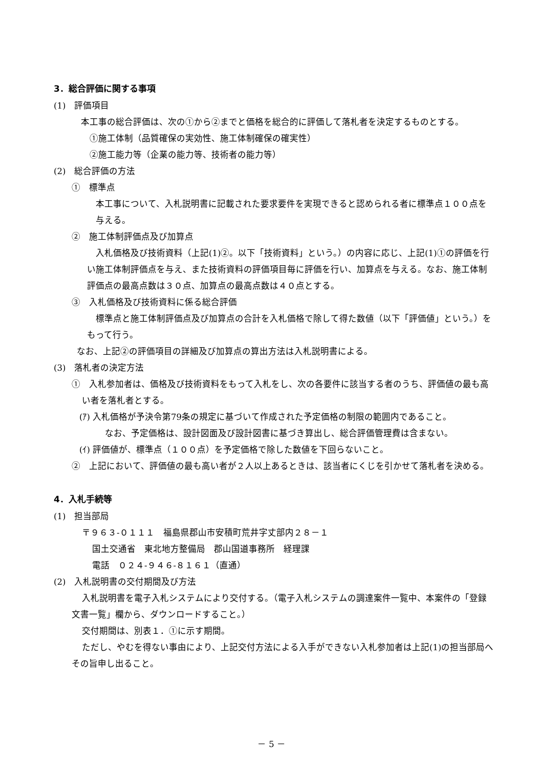3．総合評価に関する事項
(1)　評価項目
本工事の総合評価は、次の①から②までと価格を総合的に評価して落札者を決定するものとする。
①施工体制（品質確保の実効性、施工体制確保の確実性）
②施工能力等（企業の能力等、技術者の能力等）
(2)　総合評価の方法
①　標準点
本工事について、入札説明書に記載された要求要件を実現できると認められる者に標準点１００点を与える。
②　施工体制評価点及び加算点
入札価格及び技術資料（上記(1)②。以下「技術資料」という。）の内容に応じ、上記(1)①の評価を行い施工体制評価点を与え、また技術資料の評価項目毎に評価を行い、加算点を与える。なお、施工体制評価点の最高点数は３０点、加算点の最高点数は４０点とする。
③　入札価格及び技術資料に係る総合評価
標準点と施工体制評価点及び加算点の合計を入札価格で除して得た数値（以下「評価値」という。）をもって行う。
なお、上記②の評価項目の詳細及び加算点の算出方法は入札説明書による。
(3)　落札者の決定方法
①　入札参加者は、価格及び技術資料をもって入札をし、次の各要件に該当する者のうち、評価値の最も高い者を落札者とする。
(ｱ) 入札価格が予決令第79条の規定に基づいて作成された予定価格の制限の範囲内であること。
なお、予定価格は、設計図面及び設計図書に基づき算出し、総合評価管理費は含まない。
(ｲ) 評価値が、標準点（１００点）を予定価格で除した数値を下回らないこと。
②　上記において、評価値の最も高い者が２人以上あるときは、該当者にくじを引かせて落札者を決める。
4．入札手続等
(1)　担当部局
〒９６３-０１１１　福島県郡山市安積町荒井字丈部内２８－１
国土交通省　東北地方整備局　郡山国道事務所　経理課
電話　０２４-９４６-８１６１（直通）
(2)　入札説明書の交付期間及び方法
入札説明書を電子入札システムにより交付する。（電子入札システムの調達案件一覧中、本案件の「登録文書一覧」欄から、ダウンロードすること。）
交付期間は、別表１．①に示す期間。
ただし、やむを得ない事由により、上記交付方法による入手ができない入札参加者は上記(1)の担当部局へその旨申し出ること。
－ 5 －